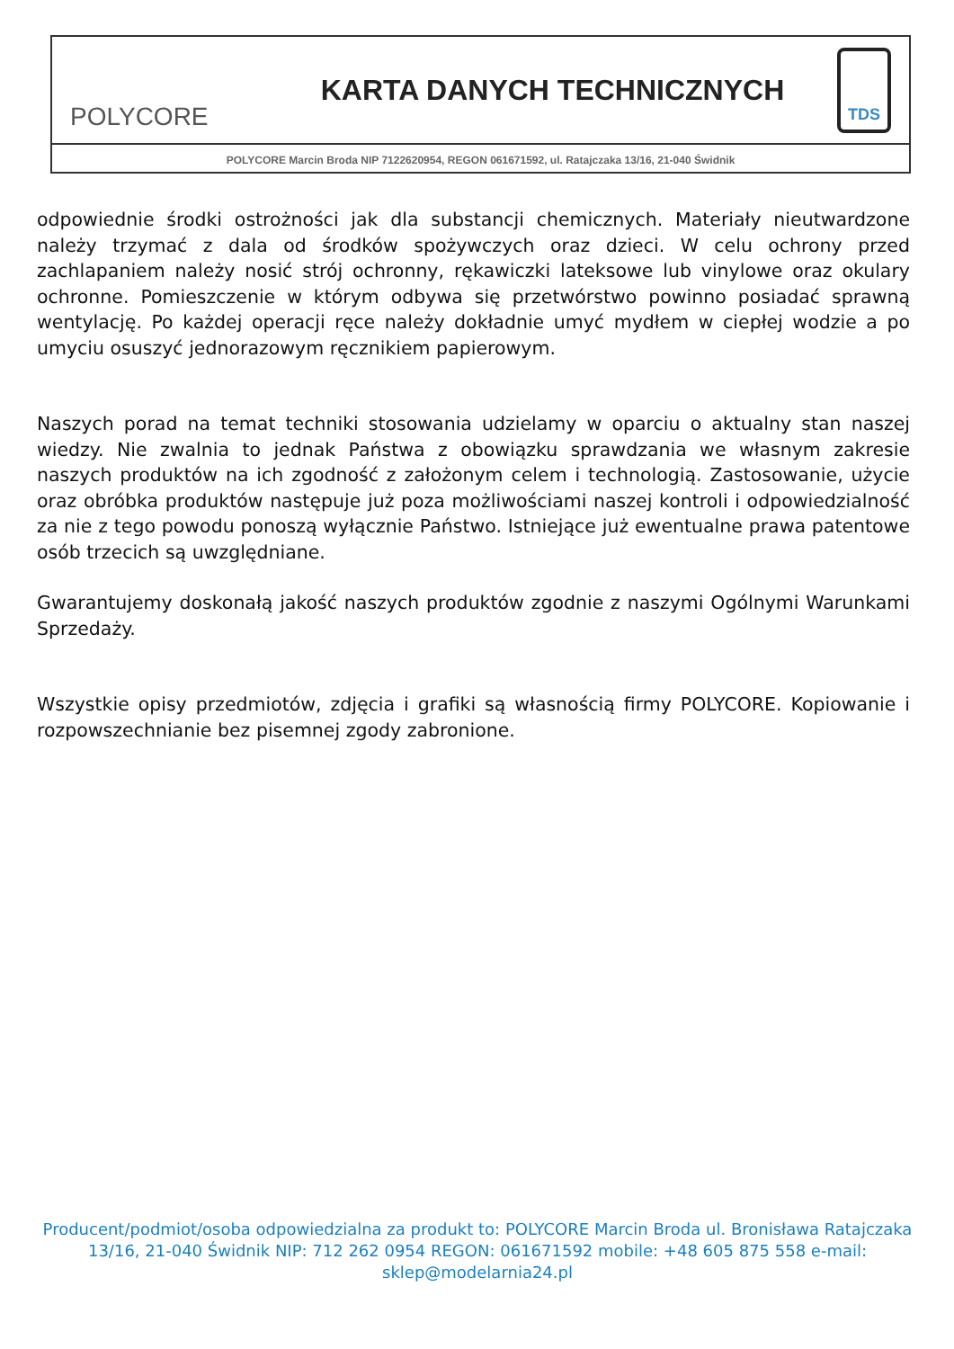POLYCORE
KARTA DANYCH TECHNICZNYCH
TDS
POLYCORE Marcin Broda NIP 7122620954, REGON 061671592, ul. Ratajczaka 13/16, 21-040 Świdnik
odpowiednie środki ostrożności jak dla substancji chemicznych. Materiały nieutwardzone należy trzymać z dala od środków spożywczych oraz dzieci. W celu ochrony przed zachlapaniem należy nosić strój ochronny, rękawiczki lateksowe lub vinylowe oraz okulary ochronne. Pomieszczenie w którym odbywa się przetwórstwo powinno posiadać sprawną wentylację. Po każdej operacji ręce należy dokładnie umyć mydłem w ciepłej wodzie a po umyciu osuszyć jednorazowym ręcznikiem papierowym.
Naszych porad na temat techniki stosowania udzielamy w oparciu o aktualny stan naszej wiedzy. Nie zwalnia to jednak Państwa z obowiązku sprawdzania we własnym zakresie naszych produktów na ich zgodność z założonym celem i technologią. Zastosowanie, użycie oraz obróbka produktów następuje już poza możliwościami naszej kontroli i odpowiedzialność za nie z tego powodu ponoszą wyłącznie Państwo. Istniejące już ewentualne prawa patentowe osób trzecich są uwzględniane.
Gwarantujemy doskonałą jakość naszych produktów zgodnie z naszymi Ogólnymi Warunkami Sprzedaży.
Wszystkie opisy przedmiotów, zdjęcia i grafiki są własnością firmy POLYCORE. Kopiowanie i rozpowszechnianie bez pisemnej zgody zabronione.
Producent/podmiot/osoba odpowiedzialna za produkt to: POLYCORE Marcin Broda ul. Bronisława Ratajczaka 13/16, 21-040 Świdnik NIP: 712 262 0954 REGON: 061671592 mobile: +48 605 875 558 e-mail: sklep@modelarnia24.pl